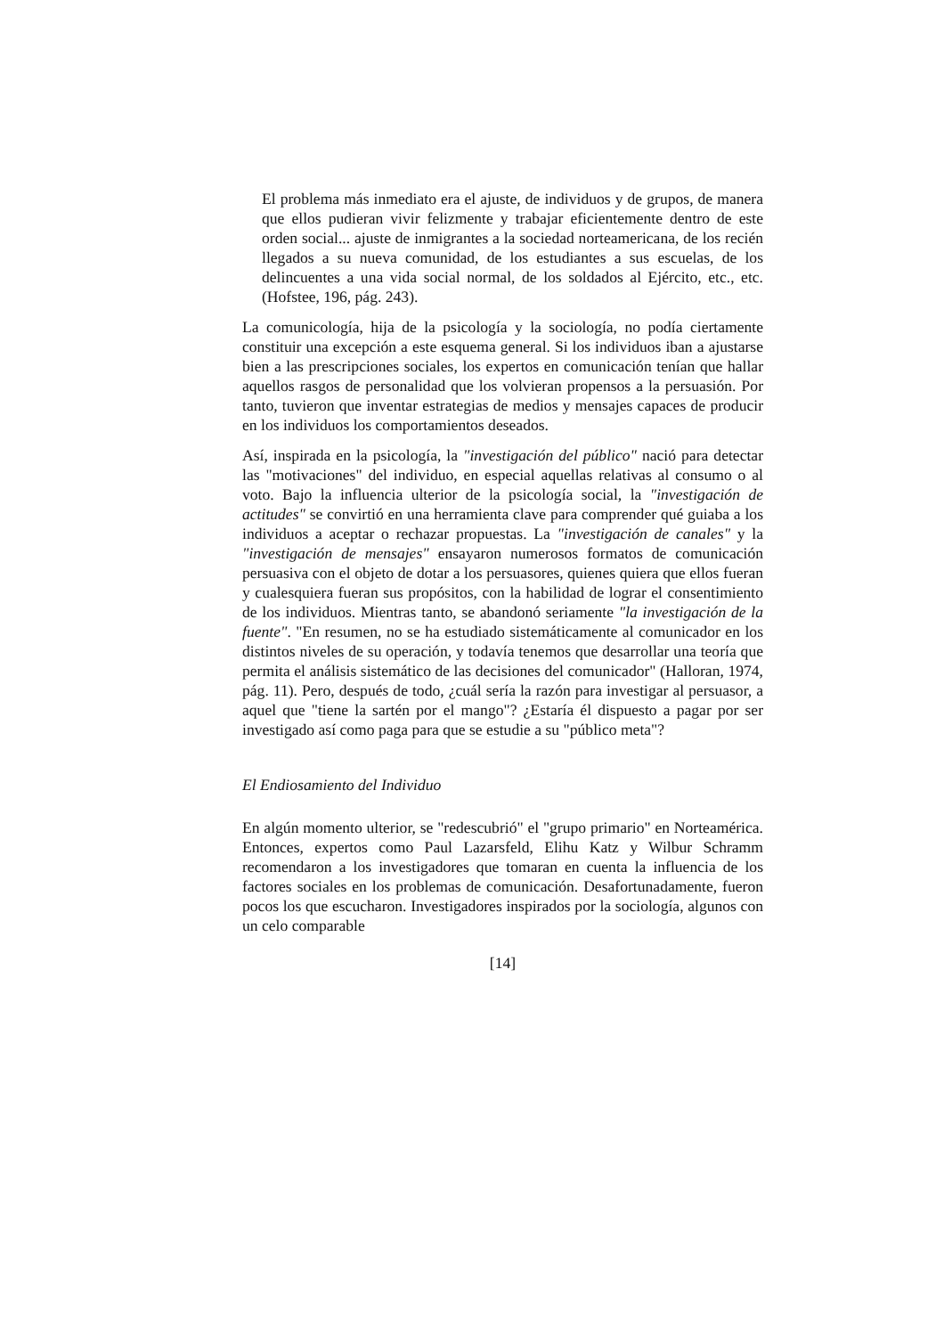El problema más inmediato era el ajuste, de individuos y de grupos, de manera que ellos pudieran vivir felizmente y trabajar eficientemente dentro de este orden social... ajuste de inmigrantes a la sociedad norteamericana, de los recién llegados a su nueva comunidad, de los estudiantes a sus escuelas, de los delincuentes a una vida social normal, de los soldados al Ejército, etc., etc. (Hofstee, 196, pág. 243).
La comunicología, hija de la psicología y la sociología, no podía ciertamente constituir una excepción a este esquema general. Si los individuos iban a ajustarse bien a las prescripciones sociales, los expertos en comunicación tenían que hallar aquellos rasgos de personalidad que los volvieran propensos a la persuasión. Por tanto, tuvieron que inventar estrategias de medios y mensajes capaces de producir en los individuos los comportamientos deseados.
Así, inspirada en la psicología, la "investigación del público" nació para detectar las "motivaciones" del individuo, en especial aquellas relativas al consumo o al voto. Bajo la influencia ulterior de la psicología social, la "investigación de actitudes" se convirtió en una herramienta clave para comprender qué guiaba a los individuos a aceptar o rechazar propuestas. La "investigación de canales" y la "investigación de mensajes" ensayaron numerosos formatos de comunicación persuasiva con el objeto de dotar a los persuasores, quienes quiera que ellos fueran y cualesquiera fueran sus propósitos, con la habilidad de lograr el consentimiento de los individuos. Mientras tanto, se abandonó seriamente "la investigación de la fuente". "En resumen, no se ha estudiado sistemáticamente al comunicador en los distintos niveles de su operación, y todavía tenemos que desarrollar una teoría que permita el análisis sistemático de las decisiones del comunicador" (Halloran, 1974, pág. 11). Pero, después de todo, ¿cuál sería la razón para investigar al persuasor, a aquel que "tiene la sartén por el mango"? ¿Estaría él dispuesto a pagar por ser investigado así como paga para que se estudie a su "público meta"?
El Endiosamiento del Individuo
En algún momento ulterior, se "redescubrió" el "grupo primario" en Norteamérica. Entonces, expertos como Paul Lazarsfeld, Elihu Katz y Wilbur Schramm recomendaron a los investigadores que tomaran en cuenta la influencia de los factores sociales en los problemas de comunicación. Desafortunadamente, fueron pocos los que escucharon. Investigadores inspirados por la sociología, algunos con un celo comparable
[14]